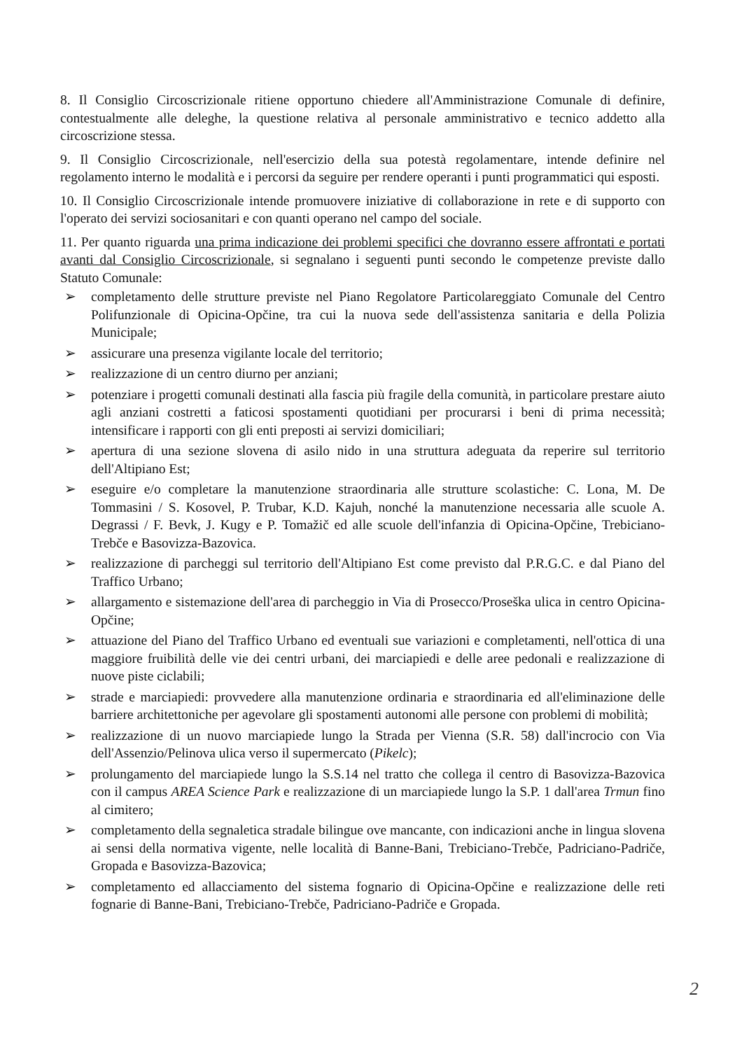8. Il Consiglio Circoscrizionale ritiene opportuno chiedere all'Amministrazione Comunale di definire, contestualmente alle deleghe, la questione relativa al personale amministrativo e tecnico addetto alla circoscrizione stessa.
9. Il Consiglio Circoscrizionale, nell'esercizio della sua potestà regolamentare, intende definire nel regolamento interno le modalità e i percorsi da seguire per rendere operanti i punti programmatici qui esposti.
10. Il Consiglio Circoscrizionale intende promuovere iniziative di collaborazione in rete e di supporto con l'operato dei servizi sociosanitari e con quanti operano nel campo del sociale.
11. Per quanto riguarda una prima indicazione dei problemi specifici che dovranno essere affrontati e portati avanti dal Consiglio Circoscrizionale, si segnalano i seguenti punti secondo le competenze previste dallo Statuto Comunale:
➢ completamento delle strutture previste nel Piano Regolatore Particolareggiato Comunale del Centro Polifunzionale di Opicina-Opčine, tra cui la nuova sede dell'assistenza sanitaria e della Polizia Municipale;
➢ assicurare una presenza vigilante locale del territorio;
➢ realizzazione di un centro diurno per anziani;
➢ potenziare i progetti comunali destinati alla fascia più fragile della comunità, in particolare prestare aiuto agli anziani costretti a faticosi spostamenti quotidiani per procurarsi i beni di prima necessità; intensificare i rapporti con gli enti preposti ai servizi domiciliari;
➢ apertura di una sezione slovena di asilo nido in una struttura adeguata da reperire sul territorio dell'Altipiano Est;
➢ eseguire e/o completare la manutenzione straordinaria alle strutture scolastiche: C. Lona, M. De Tommasini / S. Kosovel, P. Trubar, K.D. Kajuh, nonché la manutenzione necessaria alle scuole A. Degrassi / F. Bevk, J. Kugy e P. Tomažič ed alle scuole dell'infanzia di Opicina-Opčine, Trebiciano-Trebče e Basovizza-Bazovica.
➢ realizzazione di parcheggi sul territorio dell'Altipiano Est come previsto dal P.R.G.C. e dal Piano del Traffico Urbano;
➢ allargamento e sistemazione dell'area di parcheggio in Via di Prosecco/Proseška ulica in centro Opicina-Opčine;
➢ attuazione del Piano del Traffico Urbano ed eventuali sue variazioni e completamenti, nell'ottica di una maggiore fruibilità delle vie dei centri urbani, dei marciapiedi e delle aree pedonali e realizzazione di nuove piste ciclabili;
➢ strade e marciapiedi: provvedere alla manutenzione ordinaria e straordinaria ed all'eliminazione delle barriere architettoniche per agevolare gli spostamenti autonomi alle persone con problemi di mobilità;
➢ realizzazione di un nuovo marciapiede lungo la Strada per Vienna (S.R. 58) dall'incrocio con Via dell'Assenzio/Pelinova ulica verso il supermercato (Pikelc);
➢ prolungamento del marciapiede lungo la S.S.14 nel tratto che collega il centro di Basovizza-Bazovica con il campus AREA Science Park e realizzazione di un marciapiede lungo la S.P. 1 dall'area Trmun fino al cimitero;
➢ completamento della segnaletica stradale bilingue ove mancante, con indicazioni anche in lingua slovena ai sensi della normativa vigente, nelle località di Banne-Bani, Trebiciano-Trebče, Padriciano-Padriče, Gropada e Basovizza-Bazovica;
➢ completamento ed allacciamento del sistema fognario di Opicina-Opčine e realizzazione delle reti fognarie di Banne-Bani, Trebiciano-Trebče, Padriciano-Padriče e Gropada.
2